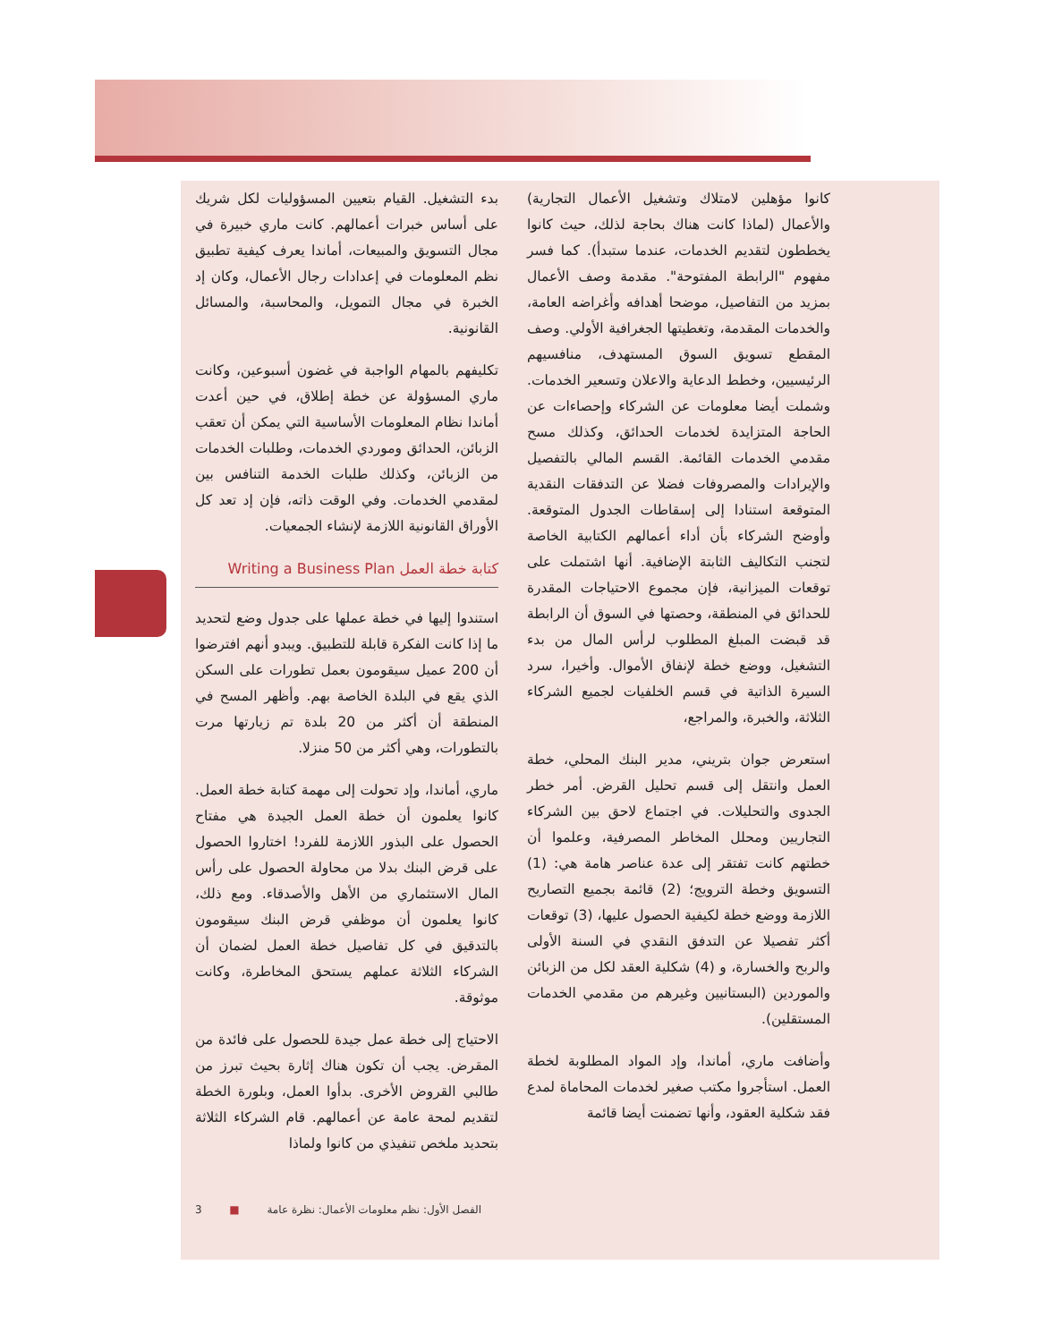بدء التشغيل. القيام بتعيين المسؤوليات لكل شريك على أساس خبرات أعمالهم. كانت ماري خبيرة في مجال التسويق والمبيعات، أماندا يعرف كيفية تطبيق نظم المعلومات في إعدادات رجال الأعمال، وكان إد الخبرة في مجال التمويل، والمحاسبة، والمسائل القانونية.
تكليفهم بالمهام الواجبة في غضون أسبوعين، وكانت ماري المسؤولة عن خطة إطلاق، في حين أعدت أماندا نظام المعلومات الأساسية التي يمكن أن تعقب الزبائن، الحدائق وموردي الخدمات، وطلبات الخدمات من الزبائن، وكذلك طلبات الخدمة التنافس بين لمقدمي الخدمات. وفي الوقت ذاته، فإن إد تعد كل الأوراق القانونية اللازمة لإنشاء الجمعيات.
كتابة خطة العمل Writing a Business Plan
استندوا إليها في خطة عملها على جدول وضع لتحديد ما إذا كانت الفكرة قابلة للتطبيق. ويبدو أنهم افترضوا أن 200 عميل سيقومون بعمل تطورات على السكن الذي يقع في البلدة الخاصة بهم. وأظهر المسح في المنطقة أن أكثر من 20 بلدة تم زيارتها مرت بالتطورات، وهي أكثر من 50 منزلا.
ماري، أماندا، وإد تحولت إلى مهمة كتابة خطة العمل. كانوا يعلمون أن خطة العمل الجيدة هي مفتاح الحصول على البذور اللازمة للفرد! اختاروا الحصول على قرض البنك بدلا من محاولة الحصول على رأس المال الاستثماري من الأهل والأصدقاء. ومع ذلك، كانوا يعلمون أن موظفي قرض البنك سيقومون بالتدقيق في كل تفاصيل خطة العمل لضمان أن الشركاء الثلاثة عملهم يستحق المخاطرة، وكانت موثوقة.
الاحتياج إلى خطة عمل جيدة للحصول على فائدة من المقرض. يجب أن تكون هناك إثارة بحيث تبرز من طالبي القروض الأخرى. بدأوا العمل، وبلورة الخطة لتقديم لمحة عامة عن أعمالهم. قام الشركاء الثلاثة بتحديد ملخص تنفيذي من كانوا ولماذا
كانوا مؤهلين لامتلاك وتشغيل الأعمال التجارية) والأعمال (لماذا كانت هناك بحاجة لذلك، حيث كانوا يخططون لتقديم الخدمات، عندما ستبدأ). كما فسر مفهوم "الرابطة المفتوحة". مقدمة وصف الأعمال بمزيد من التفاصيل، موضحا أهدافه وأغراضه العامة، والخدمات المقدمة، وتغطيتها الجغرافية الأولي. وصف المقطع تسويق السوق المستهدف، منافسيهم الرئيسيين، وخطط الدعاية والاعلان وتسعير الخدمات. وشملت أيضا معلومات عن الشركاء وإحصاءات عن الحاجة المتزايدة لخدمات الحدائق، وكذلك مسح مقدمي الخدمات القائمة. القسم المالي بالتفصيل والإيرادات والمصروفات فضلا عن التدفقات النقدية المتوقعة استنادا إلى إسقاطات الجدول المتوقعة. وأوضح الشركاء بأن أداء أعمالهم الكتابية الخاصة لتجنب التكاليف الثابتة الإضافية. أنها اشتملت على توقعات الميزانية، فإن مجموع الاحتياجات المقدرة للحدائق في المنطقة، وحصتها في السوق أن الرابطة قد قبضت المبلغ المطلوب لرأس المال من بدء التشغيل، ووضع خطة لإنفاق الأموال. وأخيرا، سرد السيرة الذاتية في قسم الخلفيات لجميع الشركاء الثلاثة، والخبرة، والمراجع،
استعرض جوان بتريني، مدير البنك المحلي، خطة العمل وانتقل إلى قسم تحليل القرض. أمر خطر الجدوى والتحليلات. في اجتماع لاحق بين الشركاء التجاريين ومحلل المخاطر المصرفية، وعلموا أن خطتهم كانت تفتقر إلى عدة عناصر هامة هي: (1) التسويق وخطة الترويج؛ (2) قائمة بجميع التصاريح اللازمة ووضع خطة لكيفية الحصول عليها، (3) توقعات أكثر تفصيلا عن التدفق النقدي في السنة الأولى والربح والخسارة، و (4) شكلية العقد لكل من الزبائن والموردين (البستانيين وغيرهم من مقدمي الخدمات المستقلين).
وأضافت ماري، أماندا، وإد المواد المطلوبة لخطة العمل. استأجروا مكتب صغير لخدمات المحاماة لمدع فقد شكلية العقود، وأنها تضمنت أيضا قائمة
3 ■ الفصل الأول: نظم معلومات الأعمال: نظرة عامة